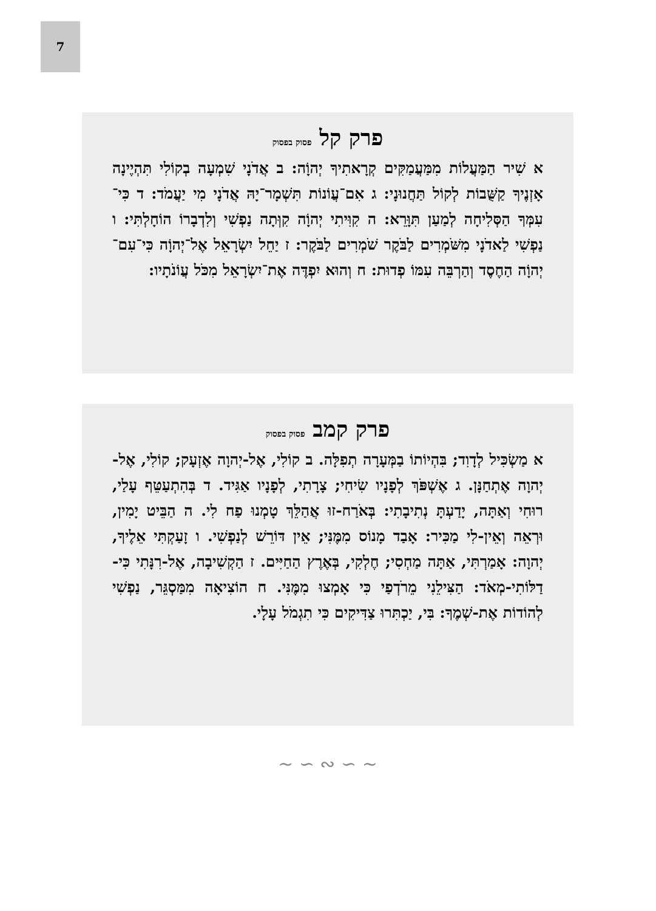7
פרק קל פסוק בפסוק
א שִׁיר הַמַּעֲלוֹת מִמַּעֲמַקִּים קְרָאתִיךָ יְהוָֹה: ב אֲדֹנָי שִׁמְעָה בְקוֹלִי תִּהְיֶינָה אָזְנֶיךָ קַשֻּׁבוֹת לְקוֹל תַּחֲנוּנָי: ג אִם־עֲוֹנוֹת תִּשְׁמָר־יָהּ אֲדֹנָי מִי יַעֲמֹד: ד כִּי־עִמְּךָ הַסְּלִיחָה לְמַעַן תִּוָּרֵא: ה קִוִּיתִי יְהוָֹה קִוְּתָה נַפְשִׁי וְלִדְבָרוֹ הוֹחָלְתִּי: ו נַפְשִׁי לַאדֹנָי מִשֹּׁמְרִים לַבֹּקֶר שֹׁמְרִים לַבֹּקֶר: ז יַחֵל יִשְׂרָאֵל אֶל־יְהוָֹה כִּי־עִם־יְהוָֹה הַחֶסֶד וְהַרְבֵּה עִמּוֹ פְדוּת: ח וְהוּא יִפְדֶּה אֶת־יִשְׂרָאֵל מִכֹּל עֲוֹנֹתָיו:
פרק קמב פסוק בפסוק
א מַשְׂכִּיל לְדָוִד; בִּהְיוֹתוֹ בַמְּעָרָה תְפִלָּה. ב קוֹלִי, אֶל-יְהוָה אֶזְעָק; קוֹלִי, אֶל-יְהוָה אֶתְחַנָּן. ג אֶשְׁפֹּךְ לְפָנָיו שִׂיחִי; צָרָתִי, לְפָנָיו אַגִּיד. ד בְּהִתְעַטֵּף עָלַי, רוּחִי וְאַתָּה, יָדַעְתָּ נְתִיבָתִי: בְּאֹרַח-זוּ אֲהַלֵּךְ טָמְנוּ פַח לִי. ה הַבֵּיט יָמִין, וּרְאֵה וְאֵין-לִי מַכִּיר: אָבַד מָנוֹס מִמֶּנִּי; אֵין דּוֹרֵשׁ לְנַפְשִׁי. ו זָעַקְתִּי אֵלֶיךָ, יְהוָה: אָמַרְתִּי, אַתָּה מַחְסִי; חֶלְקִי, בְּאֶרֶץ הַחַיִּים. ז הַקְשִׁיבָה, אֶל-רִנָּתִי כִּי-דַלּוֹתִי-מְאֹד: הַצִּילֵנִי מֵרֹדְפַי כִּי אָמְצוּ מִמֶּנִּי. ח הוֹצִיאָה מִמַּסְגֵּר, נַפְשִׁי לְהוֹדוֹת אֶת-שְׁמֶךָ: בִּי, יַכְתִּרוּ צַדִּיקִים כִּי תִגְמֹל עָלָי.
~ ∽ ∾ ∽ ~